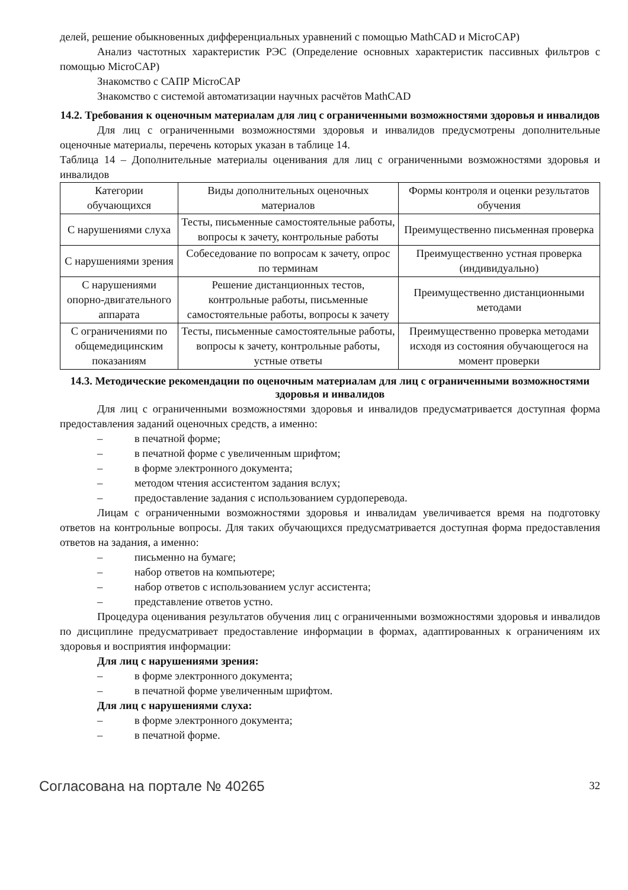делей, решение обыкновенных дифференциальных уравнений с помощью MathCAD и MicroCAP)
Анализ частотных характеристик РЭС (Определение основных характеристик пассивных фильтров с помощью MicroCAP)
Знакомство с САПР MicroCAP
Знакомство с системой автоматизации научных расчётов MathCAD
14.2. Требования к оценочным материалам для лиц с ограниченными возможностями здоровья и инвалидов
Для лиц с ограниченными возможностями здоровья и инвалидов предусмотрены дополнительные оценочные материалы, перечень которых указан в таблице 14.
Таблица 14 – Дополнительные материалы оценивания для лиц с ограниченными возможностями здоровья и инвалидов
| Категории обучающихся | Виды дополнительных оценочных материалов | Формы контроля и оценки результатов обучения |
| С нарушениями слуха | Тесты, письменные самостоятельные работы, вопросы к зачету, контрольные работы | Преимущественно письменная проверка |
| С нарушениями зрения | Собеседование по вопросам к зачету, опрос по терминам | Преимущественно устная проверка (индивидуально) |
| С нарушениями опорно-двигательного аппарата | Решение дистанционных тестов, контрольные работы, письменные самостоятельные работы, вопросы к зачету | Преимущественно дистанционными методами |
| С ограничениями по общемедицинским показаниям | Тесты, письменные самостоятельные работы, вопросы к зачету, контрольные работы, устные ответы | Преимущественно проверка методами исходя из состояния обучающегося на момент проверки |
14.3. Методические рекомендации по оценочным материалам для лиц с ограниченными возможностями здоровья и инвалидов
Для лиц с ограниченными возможностями здоровья и инвалидов предусматривается доступная форма предоставления заданий оценочных средств, а именно:
– в печатной форме;
– в печатной форме с увеличенным шрифтом;
– в форме электронного документа;
– методом чтения ассистентом задания вслух;
– предоставление задания с использованием сурдоперевода.
Лицам с ограниченными возможностями здоровья и инвалидам увеличивается время на подготовку ответов на контрольные вопросы. Для таких обучающихся предусматривается доступная форма предоставления ответов на задания, а именно:
– письменно на бумаге;
– набор ответов на компьютере;
– набор ответов с использованием услуг ассистента;
– представление ответов устно.
Процедура оценивания результатов обучения лиц с ограниченными возможностями здоровья и инвалидов по дисциплине предусматривает предоставление информации в формах, адаптированных к ограничениям их здоровья и восприятия информации:
Для лиц с нарушениями зрения:
– в форме электронного документа;
– в печатной форме увеличенным шрифтом.
Для лиц с нарушениями слуха:
– в форме электронного документа;
– в печатной форме.
Согласована на портале № 40265 32